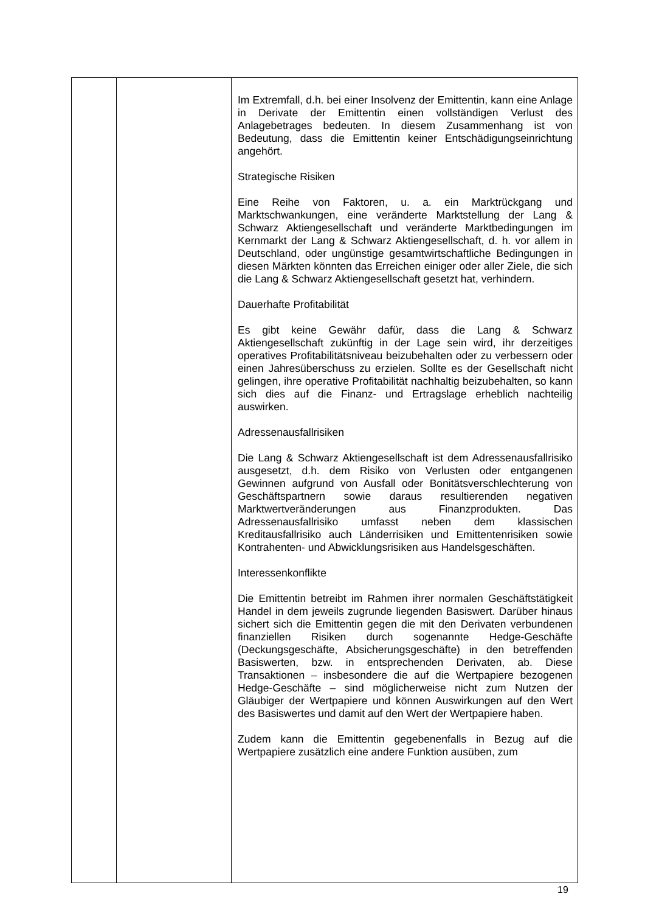| | | Im Extremfall, d.h. bei einer Insolvenz der Emittentin, kann eine Anlage in Derivate der Emittentin einen vollständigen Verlust des Anlagebetrages bedeuten. In diesem Zusammenhang ist von Bedeutung, dass die Emittentin keiner Entschädigungseinrichtung angehört. Strategische Risiken Eine Reihe von Faktoren, u. a. ein Marktrückgang und Marktschwankungen, eine veränderte Marktstellung der Lang & Schwarz Aktiengesellschaft und veränderte Marktbedingungen im Kernmarkt der Lang & Schwarz Aktiengesellschaft, d. h. vor allem in Deutschland, oder ungünstige gesamtwirtschaftliche Bedingungen in diesen Märkten könnten das Erreichen einiger oder aller Ziele, die sich die Lang & Schwarz Aktiengesellschaft gesetzt hat, verhindern. Dauerhafte Profitabilität Es gibt keine Gewähr dafür, dass die Lang & Schwarz Aktiengesellschaft zukünftig in der Lage sein wird, ihr derzeitiges operatives Profitabilitätsniveau beizubehalten oder zu verbessern oder einen Jahresüberschuss zu erzielen. Sollte es der Gesellschaft nicht gelingen, ihre operative Profitabilität nachhaltig beizubehalten, so kann sich dies auf die Finanz- und Ertragslage erheblich nachteilig auswirken. Adressenausfallrisiken Die Lang & Schwarz Aktiengesellschaft ist dem Adressenausfallrisiko ausgesetzt, d.h. dem Risiko von Verlusten oder entgangenen Gewinnen aufgrund von Ausfall oder Bonitätsverschlechterung von Geschäftspartnern sowie daraus resultierenden negativen Marktwertveränderungen aus Finanzprodukten. Das Adressenausfallrisiko umfasst neben dem klassischen Kreditausfallrisiko auch Länderrisiken und Emittentenrisiken sowie Kontrahenten- und Abwicklungsrisiken aus Handelsgeschäften. Interessenkonflikte Die Emittentin betreibt im Rahmen ihrer normalen Geschäftstätigkeit Handel in dem jeweils zugrunde liegenden Basiswert. Darüber hinaus sichert sich die Emittentin gegen die mit den Derivaten verbundenen finanziellen Risiken durch sogenannte Hedge-Geschäfte (Deckungsgeschäfte, Absicherungsgeschäfte) in den betreffenden Basiswerten, bzw. in entsprechenden Derivaten, ab. Diese Transaktionen – insbesondere die auf die Wertpapiere bezogenen Hedge-Geschäfte – sind möglicherweise nicht zum Nutzen der Gläubiger der Wertpapiere und können Auswirkungen auf den Wert des Basiswertes und damit auf den Wert der Wertpapiere haben. Zudem kann die Emittentin gegebenenfalls in Bezug auf die Wertpapiere zusätzlich eine andere Funktion ausüben, zum |
19